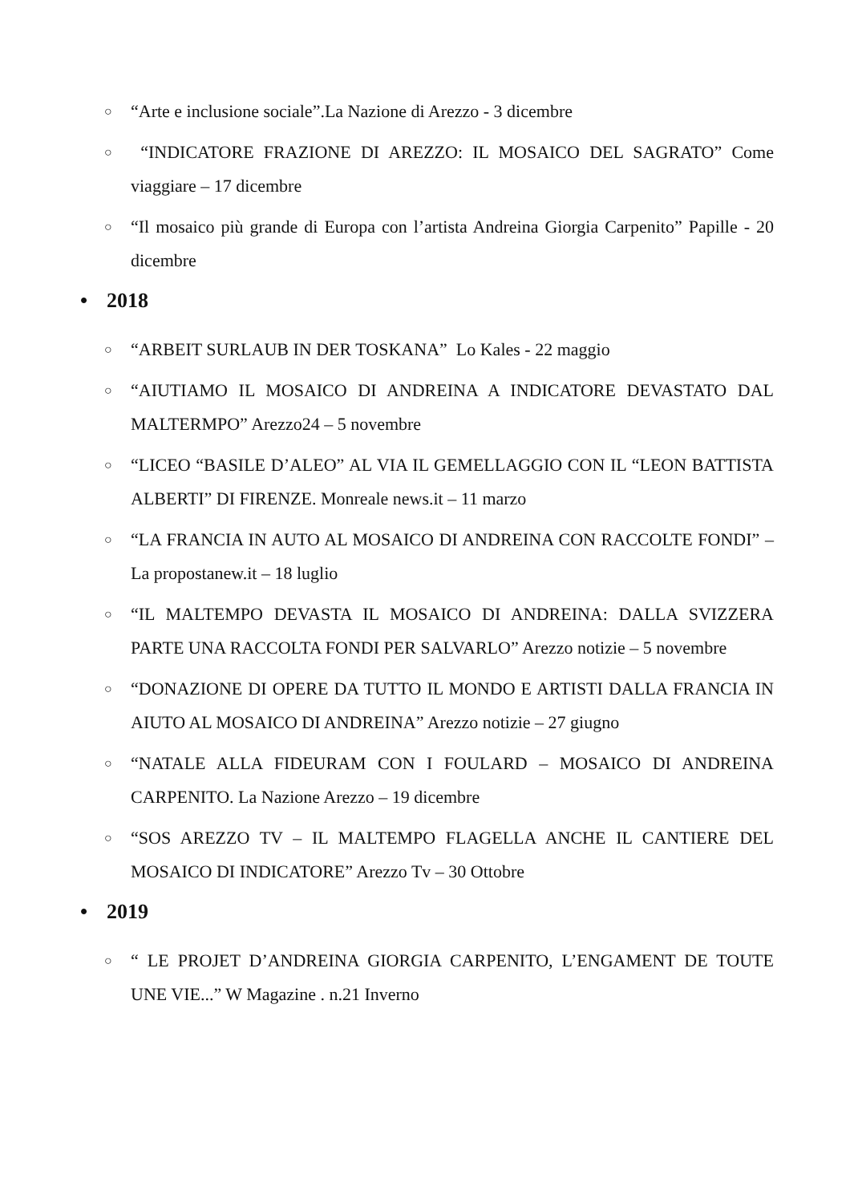○ “Arte e inclusione sociale”.La Nazione di Arezzo - 3 dicembre
○ “INDICATORE FRAZIONE DI AREZZO: IL MOSAICO DEL SAGRATO” Come viaggiare – 17 dicembre
○ “Il mosaico più grande di Europa con l’artista Andreina Giorgia Carpenito” Papille - 20 dicembre
• 2018
○ “ARBEIT SURLAUB IN DER TOSKANA” Lo Kales - 22 maggio
○ “AIUTIAMO IL MOSAICO DI ANDREINA A INDICATORE DEVASTATO DAL MALTERMPO” Arezzo24 – 5 novembre
○ “LICEO “BASILE D’ALEO” AL VIA IL GEMELLAGGIO CON IL “LEON BATTISTA ALBERTI” DI FIRENZE. Monreale news.it – 11 marzo
○ “LA FRANCIA IN AUTO AL MOSAICO DI ANDREINA CON RACCOLTE FONDI” – La propostanew.it – 18 luglio
○ “IL MALTEMPO DEVASTA IL MOSAICO DI ANDREINA: DALLA SVIZZERA PARTE UNA RACCOLTA FONDI PER SALVARLO” Arezzo notizie – 5 novembre
○ “DONAZIONE DI OPERE DA TUTTO IL MONDO E ARTISTI DALLA FRANCIA IN AIUTO AL MOSAICO DI ANDREINA” Arezzo notizie – 27 giugno
○ “NATALE ALLA FIDEURAM CON I FOULARD – MOSAICO DI ANDREINA CARPENITO. La Nazione Arezzo – 19 dicembre
○ “SOS AREZZO TV – IL MALTEMPO FLAGELLA ANCHE IL CANTIERE DEL MOSAICO DI INDICATORE” Arezzo Tv – 30 Ottobre
• 2019
○ “ LE PROJET D’ANDREINA GIORGIA CARPENITO, L’ENGAMENT DE TOUTE UNE VIE...” W Magazine . n.21 Inverno